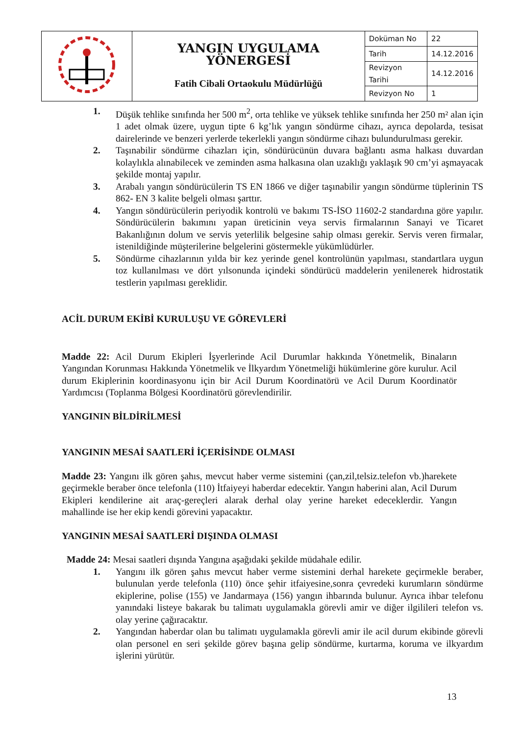| | YANGIN UYGULAMA YÖNERGESİ Fatih Cibali Ortaokulu Müdürlüğü | Doküman No | 22 |
| | | Tarih | 14.12.2016 |
| | | Revizyon Tarihi | 14.12.2016 |
| | | Revizyon No | 1 |
1. Düşük tehlike sınıfında her 500 m<sup>2</sup>, orta tehlike ve yüksek tehlike sınıfında her 250 m² alan için 1 adet olmak üzere, uygun tipte 6 kg’lık yangın söndürme cihazı, ayrıca depolarda, tesisat dairelerinde ve benzeri yerlerde tekerlekli yangın söndürme cihazı bulundurulması gerekir.
2. Taşınabilir söndürme cihazları için, söndürücünün duvara bağlantı asma halkası duvardan kolaylıkla alınabilecek ve zeminden asma halkasına olan uzaklığı yaklaşık 90 cm’yi aşmayacak şekilde montaj yapılır.
3. Arabalı yangın söndürücülerin TS EN 1866 ve diğer taşınabilir yangın söndürme tüplerinin TS 862- EN 3 kalite belgeli olması şarttır.
4. Yangın söndürücülerin periyodik kontrolü ve bakımı TS-İSO 11602-2 standardına göre yapılır. Söndürücülerin bakımını yapan üreticinin veya servis firmalarının Sanayi ve Ticaret Bakanlığının dolum ve servis yeterlilik belgesine sahip olması gerekir. Servis veren firmalar, istenildiğinde müşterilerine belgelerini göstermekle yükümlüdürler.
5. Söndürme cihazlarının yılda bir kez yerinde genel kontrolünün yapılması, standartlara uygun toz kullanılması ve dört yılsonunda içindeki söndürücü maddelerin yenilenerek hidrostatik testlerin yapılması gereklidir.
ACİL DURUM EKİBİ KURULUŞU VE GÖREVLERİ
Madde 22: Acil Durum Ekipleri İşyerlerinde Acil Durumlar hakkında Yönetmelik, Binaların Yangından Korunması Hakkında Yönetmelik ve İlkyardım Yönetmeliği hükümlerine göre kurulur. Acil durum Ekiplerinin koordinasyonu için bir Acil Durum Koordinatörü ve Acil Durum Koordinatör Yardımcısı (Toplanma Bölgesi Koordinatörü görevlendirilir.
YANGININ BİLDİRİLMESİ
YANGININ MESAİ SAATLERİ İÇERİSİNDE OLMASI
Madde 23: Yangını ilk gören şahıs, mevcut haber verme sistemini (çan,zil,telsiz.telefon vb.)harekete geçirmekle beraber önce telefonla (110) İtfaiyeyi haberdar edecektir. Yangın haberini alan, Acil Durum Ekipleri kendilerine ait araç-gereçleri alarak derhal olay yerine hareket edeceklerdir. Yangın mahallinde ise her ekip kendi görevini yapacaktır.
YANGININ MESAİ SAATLERİ DIŞINDA OLMASI
Madde 24: Mesai saatleri dışında Yangına aşağıdaki şekilde müdahale edilir.
1. Yangını ilk gören şahıs mevcut haber verme sistemini derhal harekete geçirmekle beraber, bulunulan yerde telefonla (110) önce şehir itfaiyesine,sonra çevredeki kurumların söndürme ekiplerine, polise (155) ve Jandarmaya (156) yangın ihbarında bulunur. Ayrıca ihbar telefonu yanındaki listeye bakarak bu talimatı uygulamakla görevli amir ve diğer ilgilileri telefon vs. olay yerine çağıracaktır.
2. Yangından haberdar olan bu talimatı uygulamakla görevli amir ile acil durum ekibinde görevli olan personel en seri şekilde görev başına gelip söndürme, kurtarma, koruma ve ilkyardım işlerini yürütür.
13